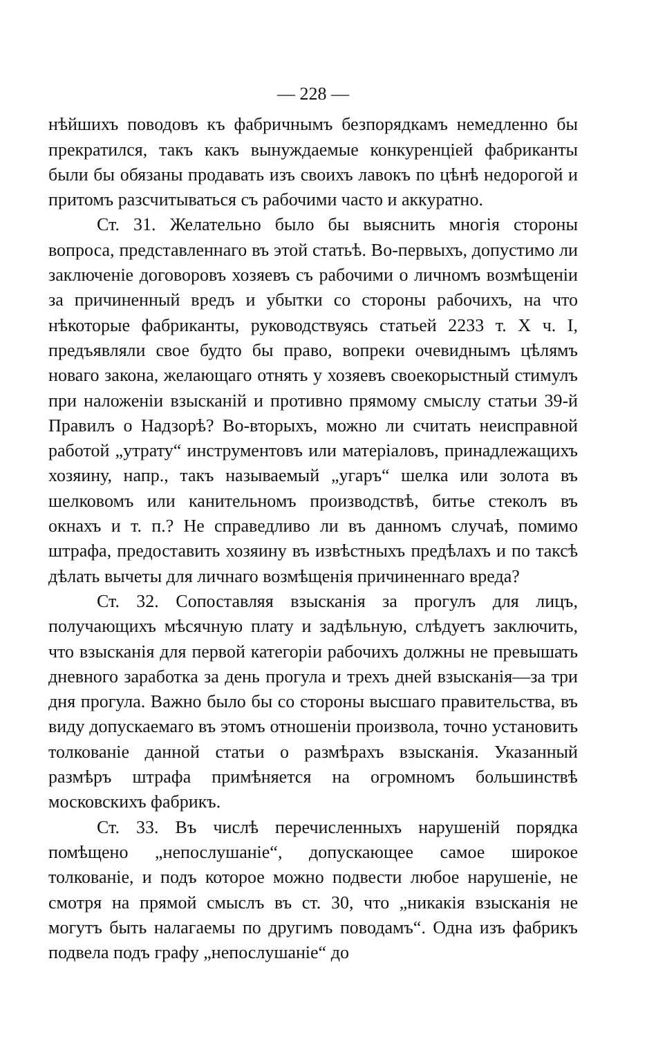— 228 —
нѣйшихъ поводовъ къ фабричнымъ безпорядкамъ немедленно бы прекратился, такъ какъ вынуждаемые конкуренціей фабриканты были бы обязаны продавать изъ своихъ лавокъ по цѣнѣ недорогой и притомъ разсчитываться съ рабочими часто и аккуратно.
Ст. 31. Желательно было бы выяснить многія стороны вопроса, представленнаго въ этой статьѣ. Во-первыхъ, допустимо ли заключеніе договоровъ хозяевъ съ рабочими о личномъ возмѣщеніи за причиненный вредъ и убытки со стороны рабочихъ, на что нѣкоторые фабриканты, руководствуясь статьей 2233 т. X ч. I, предъявляли свое будто бы право, вопреки очевиднымъ цѣлямъ новаго закона, желающаго отнять у хозяевъ своекорыстный стимулъ при наложеніи взысканій и противно прямому смыслу статьи 39-й Правилъ о Надзорѣ? Во-вторыхъ, можно ли считать неисправной работой „утрату“ инструментовъ или матеріаловъ, принадлежащихъ хозяину, напр., такъ называемый „угаръ“ шелка или золота въ шелковомъ или канительномъ производствѣ, битье стеколъ въ окнахъ и т. п.? Не справедливо ли въ данномъ случаѣ, помимо штрафа, предоставить хозяину въ извѣстныхъ предѣлахъ и по таксѣ дѣлать вычеты для личнаго возмѣщенія причиненнаго вреда?
Ст. 32. Сопоставляя взысканія за прогулъ для лицъ, получающихъ мѣсячную плату и задѣльную, слѣдуетъ заключить, что взысканія для первой категоріи рабочихъ должны не превышать дневного заработка за день прогула и трехъ дней взысканія—за три дня прогула. Важно было бы со стороны высшаго правительства, въ виду допускаемаго въ этомъ отношеніи произвола, точно установить толкованіе данной статьи о размѣрахъ взысканія. Указанный размѣръ штрафа примѣняется на огромномъ большинствѣ московскихъ фабрикъ.
Ст. 33. Въ числѣ перечисленныхъ нарушеній порядка помѣщено „непослушаніе“, допускающее самое широкое толкованіе, и подъ которое можно подвести любое нарушеніе, не смотря на прямой смыслъ въ ст. 30, что „никакія взысканія не могутъ быть налагаемы по другимъ поводамъ“. Одна изъ фабрикъ подвела подъ графу „непослушаніе“ до